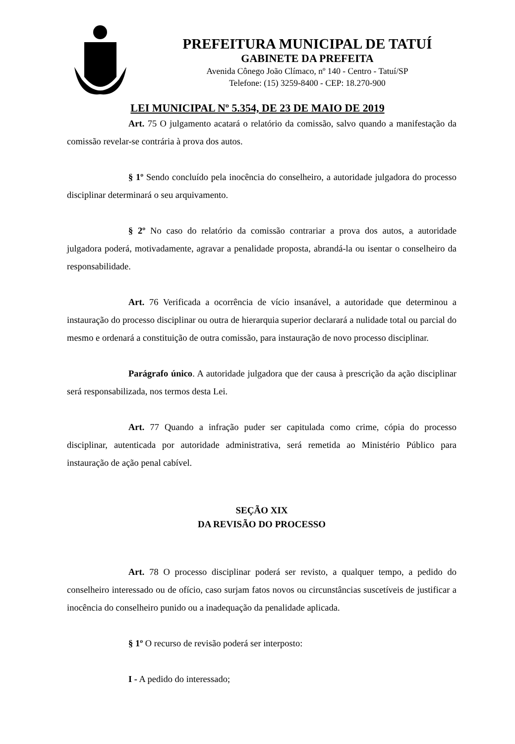PREFEITURA MUNICIPAL DE TATUÍ
GABINETE DA PREFEITA
Avenida Cônego João Clímaco, nº 140 - Centro - Tatuí/SP
Telefone: (15) 3259-8400 - CEP: 18.270-900
LEI MUNICIPAL Nº 5.354, DE 23 DE MAIO DE 2019
Art. 75 O julgamento acatará o relatório da comissão, salvo quando a manifestação da comissão revelar-se contrária à prova dos autos.
§ 1º Sendo concluído pela inocência do conselheiro, a autoridade julgadora do processo disciplinar determinará o seu arquivamento.
§ 2º No caso do relatório da comissão contrariar a prova dos autos, a autoridade julgadora poderá, motivadamente, agravar a penalidade proposta, abrandá-la ou isentar o conselheiro da responsabilidade.
Art. 76 Verificada a ocorrência de vício insanável, a autoridade que determinou a instauração do processo disciplinar ou outra de hierarquia superior declarará a nulidade total ou parcial do mesmo e ordenará a constituição de outra comissão, para instauração de novo processo disciplinar.
Parágrafo único. A autoridade julgadora que der causa à prescrição da ação disciplinar será responsabilizada, nos termos desta Lei.
Art. 77 Quando a infração puder ser capitulada como crime, cópia do processo disciplinar, autenticada por autoridade administrativa, será remetida ao Ministério Público para instauração de ação penal cabível.
SEÇÃO XIX
DA REVISÃO DO PROCESSO
Art. 78 O processo disciplinar poderá ser revisto, a qualquer tempo, a pedido do conselheiro interessado ou de ofício, caso surjam fatos novos ou circunstâncias suscetíveis de justificar a inocência do conselheiro punido ou a inadequação da penalidade aplicada.
§ 1º O recurso de revisão poderá ser interposto:
I - A pedido do interessado;